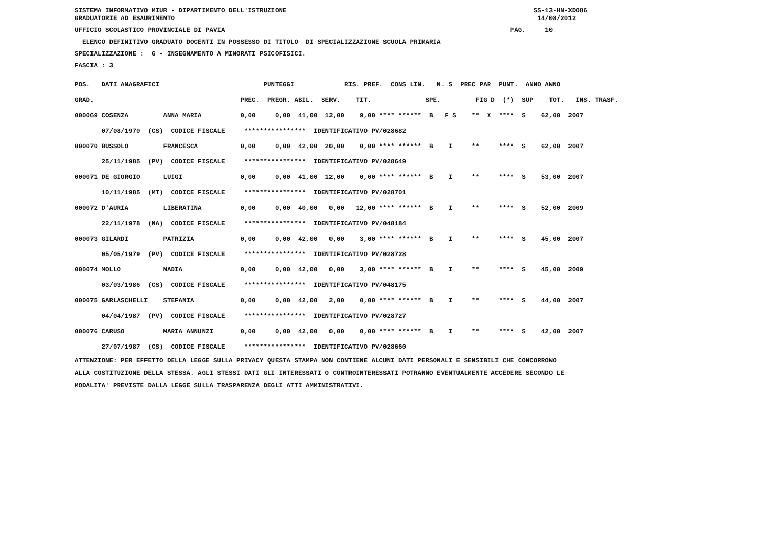SISTEMA INFORMATIVO MIUR - DIPARTIMENTO DELL'ISTRUZIONE SS-13-HN-XDO86
GRADUATORIE AD ESAURIMENTO 14/08/2012
UFFICIO SCOLASTICO PROVINCIALE DI PAVIA PAG. 10
ELENCO DEFINITIVO GRADUATO DOCENTI IN POSSESSO DI TITOLO DI SPECIALIZZAZIONE SCUOLA PRIMARIA
SPECIALIZZAZIONE : G - INSEGNAMENTO A MINORATI PSICOFISICI.
FASCIA : 3
| POS. DATI ANAGRAFICI | PUNTEGGI RIS. PREF. CONS LIN. N. S PREC PAR PUNT. ANNO ANNO |
| --- | --- |
| GRAD. | PREC. PREGR. ABIL. SERV. TIT. SPE. FIG D (*) SUP TOT. INS. TRASF. |
| 000069 COSENZA ANNA MARIA | 0,00 0,00 41,00 12,00 9,00 **** ****** B F S ** X **** S 62,00 2007 |
| 07/08/1970 (CS) CODICE FISCALE | **************** IDENTIFICATIVO PV/028682 |
| 000070 BUSSOLO FRANCESCA | 0,00 0,00 42,00 20,00 0,00 **** ****** B I ** **** S 62,00 2007 |
| 25/11/1985 (PV) CODICE FISCALE | **************** IDENTIFICATIVO PV/028649 |
| 000071 DE GIORGIO LUIGI | 0,00 0,00 41,00 12,00 0,00 **** ****** B I ** **** S 53,00 2007 |
| 10/11/1985 (MT) CODICE FISCALE | **************** IDENTIFICATIVO PV/028701 |
| 000072 D'AURIA LIBERATINA | 0,00 0,00 40,00 0,00 12,00 **** ****** B I ** **** S 52,00 2009 |
| 22/11/1978 (NA) CODICE FISCALE | **************** IDENTIFICATIVO PV/048184 |
| 000073 GILARDI PATRIZIA | 0,00 0,00 42,00 0,00 3,00 **** ****** B I ** **** S 45,00 2007 |
| 05/05/1979 (PV) CODICE FISCALE | **************** IDENTIFICATIVO PV/028728 |
| 000074 MOLLO NADIA | 0,00 0,00 42,00 0,00 3,00 **** ****** B I ** **** S 45,00 2009 |
| 03/03/1986 (CS) CODICE FISCALE | **************** IDENTIFICATIVO PV/048175 |
| 000075 GARLASCHELLI STEFANIA | 0,00 0,00 42,00 2,00 0,00 **** ****** B I ** **** S 44,00 2007 |
| 04/04/1987 (PV) CODICE FISCALE | **************** IDENTIFICATIVO PV/028727 |
| 000076 CARUSO MARIA ANNUNZI | 0,00 0,00 42,00 0,00 0,00 **** ****** B I ** **** S 42,00 2007 |
| 27/07/1987 (CS) CODICE FISCALE | **************** IDENTIFICATIVO PV/028660 |
ATTENZIONE: PER EFFETTO DELLA LEGGE SULLA PRIVACY QUESTA STAMPA NON CONTIENE ALCUNI DATI PERSONALI E SENSIBILI CHE CONCORRONO
ALLA COSTITUZIONE DELLA STESSA. AGLI STESSI DATI GLI INTERESSATI O CONTROINTERESSATI POTRANNO EVENTUALMENTE ACCEDERE SECONDO LE
MODALITA' PREVISTE DALLA LEGGE SULLA TRASPARENZA DEGLI ATTI AMMINISTRATIVI.